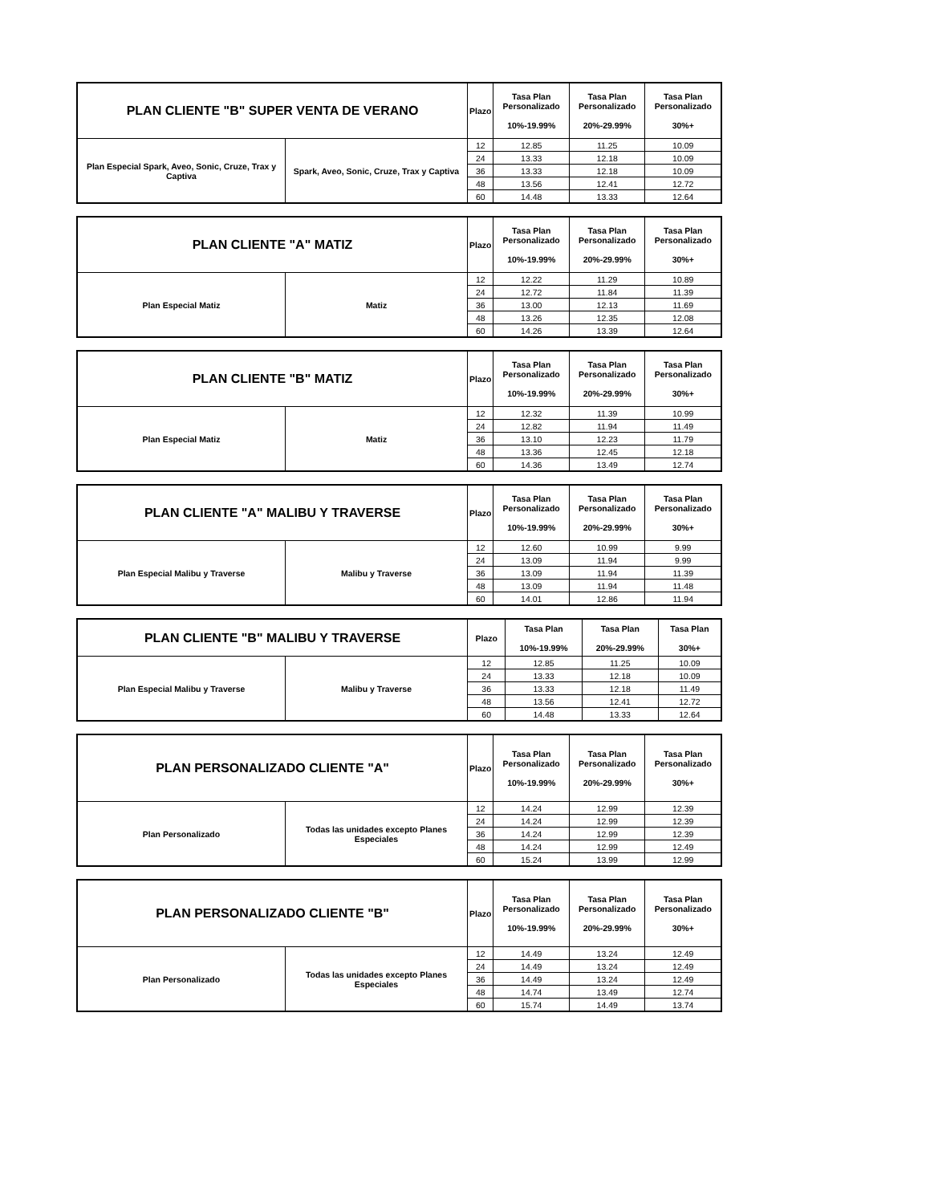| PLAN CLIENTE "B" SUPER VENTA DE VERANO | | Plazo | Tasa Plan Personalizado 10%-19.99% | Tasa Plan Personalizado 20%-29.99% | Tasa Plan Personalizado 30%+ |
| --- | --- | --- | --- | --- | --- |
| Plan Especial Spark, Aveo, Sonic, Cruze, Trax y Captiva | Spark, Aveo, Sonic, Cruze, Trax y Captiva | 12 | 12.85 | 11.25 | 10.09 |
| | | 24 | 13.33 | 12.18 | 10.09 |
| | | 36 | 13.33 | 12.18 | 10.09 |
| | | 48 | 13.56 | 12.41 | 12.72 |
| | | 60 | 14.48 | 13.33 | 12.64 |
| PLAN CLIENTE "A" MATIZ | | Plazo | Tasa Plan Personalizado 10%-19.99% | Tasa Plan Personalizado 20%-29.99% | Tasa Plan Personalizado 30%+ |
| --- | --- | --- | --- | --- | --- |
| Plan Especial Matiz | Matiz | 12 | 12.22 | 11.29 | 10.89 |
| | | 24 | 12.72 | 11.84 | 11.39 |
| | | 36 | 13.00 | 12.13 | 11.69 |
| | | 48 | 13.26 | 12.35 | 12.08 |
| | | 60 | 14.26 | 13.39 | 12.64 |
| PLAN CLIENTE "B" MATIZ | | Plazo | Tasa Plan Personalizado 10%-19.99% | Tasa Plan Personalizado 20%-29.99% | Tasa Plan Personalizado 30%+ |
| --- | --- | --- | --- | --- | --- |
| Plan Especial Matiz | Matiz | 12 | 12.32 | 11.39 | 10.99 |
| | | 24 | 12.82 | 11.94 | 11.49 |
| | | 36 | 13.10 | 12.23 | 11.79 |
| | | 48 | 13.36 | 12.45 | 12.18 |
| | | 60 | 14.36 | 13.49 | 12.74 |
| PLAN CLIENTE "A" MALIBU Y TRAVERSE | | Plazo | Tasa Plan Personalizado 10%-19.99% | Tasa Plan Personalizado 20%-29.99% | Tasa Plan Personalizado 30%+ |
| --- | --- | --- | --- | --- | --- |
| Plan Especial Malibu y Traverse | Malibu y Traverse | 12 | 12.60 | 10.99 | 9.99 |
| | | 24 | 13.09 | 11.94 | 9.99 |
| | | 36 | 13.09 | 11.94 | 11.39 |
| | | 48 | 13.09 | 11.94 | 11.48 |
| | | 60 | 14.01 | 12.86 | 11.94 |
| PLAN CLIENTE "B" MALIBU Y TRAVERSE | | Plazo | Tasa Plan 10%-19.99% | Tasa Plan 20%-29.99% | Tasa Plan 30%+ |
| --- | --- | --- | --- | --- | --- |
| Plan Especial Malibu y Traverse | Malibu y Traverse | 12 | 12.85 | 11.25 | 10.09 |
| | | 24 | 13.33 | 12.18 | 10.09 |
| | | 36 | 13.33 | 12.18 | 11.49 |
| | | 48 | 13.56 | 12.41 | 12.72 |
| | | 60 | 14.48 | 13.33 | 12.64 |
| PLAN PERSONALIZADO CLIENTE "A" | | Plazo | Tasa Plan Personalizado 10%-19.99% | Tasa Plan Personalizado 20%-29.99% | Tasa Plan Personalizado 30%+ |
| --- | --- | --- | --- | --- | --- |
| Plan Personalizado | Todas las unidades excepto Planes Especiales | 12 | 14.24 | 12.99 | 12.39 |
| | | 24 | 14.24 | 12.99 | 12.39 |
| | | 36 | 14.24 | 12.99 | 12.39 |
| | | 48 | 14.24 | 12.99 | 12.49 |
| | | 60 | 15.24 | 13.99 | 12.99 |
| PLAN PERSONALIZADO CLIENTE "B" | | Plazo | Tasa Plan Personalizado 10%-19.99% | Tasa Plan Personalizado 20%-29.99% | Tasa Plan Personalizado 30%+ |
| --- | --- | --- | --- | --- | --- |
| Plan Personalizado | Todas las unidades excepto Planes Especiales | 12 | 14.49 | 13.24 | 12.49 |
| | | 24 | 14.49 | 13.24 | 12.49 |
| | | 36 | 14.49 | 13.24 | 12.49 |
| | | 48 | 14.74 | 13.49 | 12.74 |
| | | 60 | 15.74 | 14.49 | 13.74 |